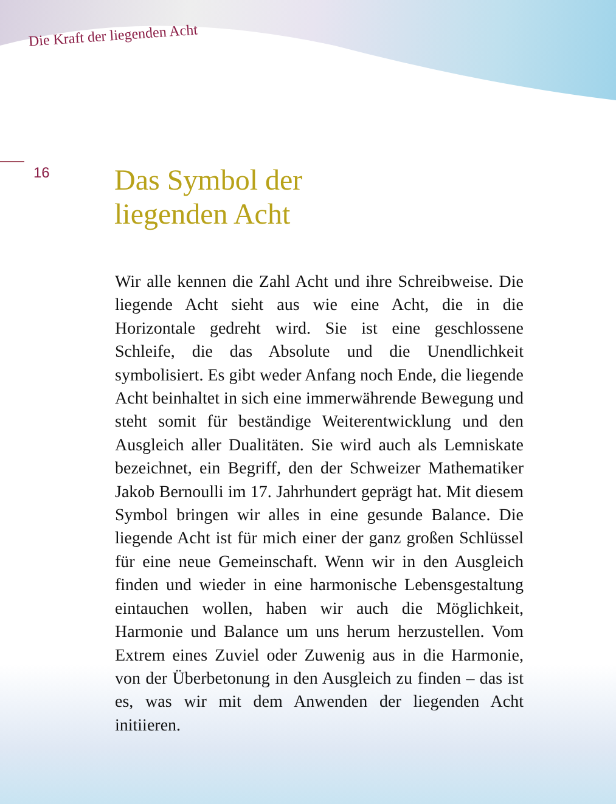Die Kraft der liegenden Acht
16
Das Symbol der
liegenden Acht
Wir alle kennen die Zahl Acht und ihre Schreibweise. Die liegende Acht sieht aus wie eine Acht, die in die Horizontale gedreht wird. Sie ist eine geschlossene Schleife, die das Absolute und die Unendlichkeit symbolisiert. Es gibt weder Anfang noch Ende, die liegende Acht beinhaltet in sich eine immerwährende Bewegung und steht somit für beständige Weiterentwicklung und den Ausgleich aller Dualitäten. Sie wird auch als Lemniskate bezeichnet, ein Begriff, den der Schweizer Mathematiker Jakob Bernoulli im 17. Jahrhundert geprägt hat. Mit diesem Symbol bringen wir alles in eine gesunde Balance. Die liegende Acht ist für mich einer der ganz großen Schlüssel für eine neue Gemeinschaft. Wenn wir in den Ausgleich finden und wieder in eine harmonische Lebensgestaltung eintauchen wollen, haben wir auch die Möglichkeit, Harmonie und Balance um uns herum herzustellen. Vom Extrem eines Zuviel oder Zuwenig aus in die Harmonie, von der Überbetonung in den Ausgleich zu finden – das ist es, was wir mit dem Anwenden der liegenden Acht initiieren.